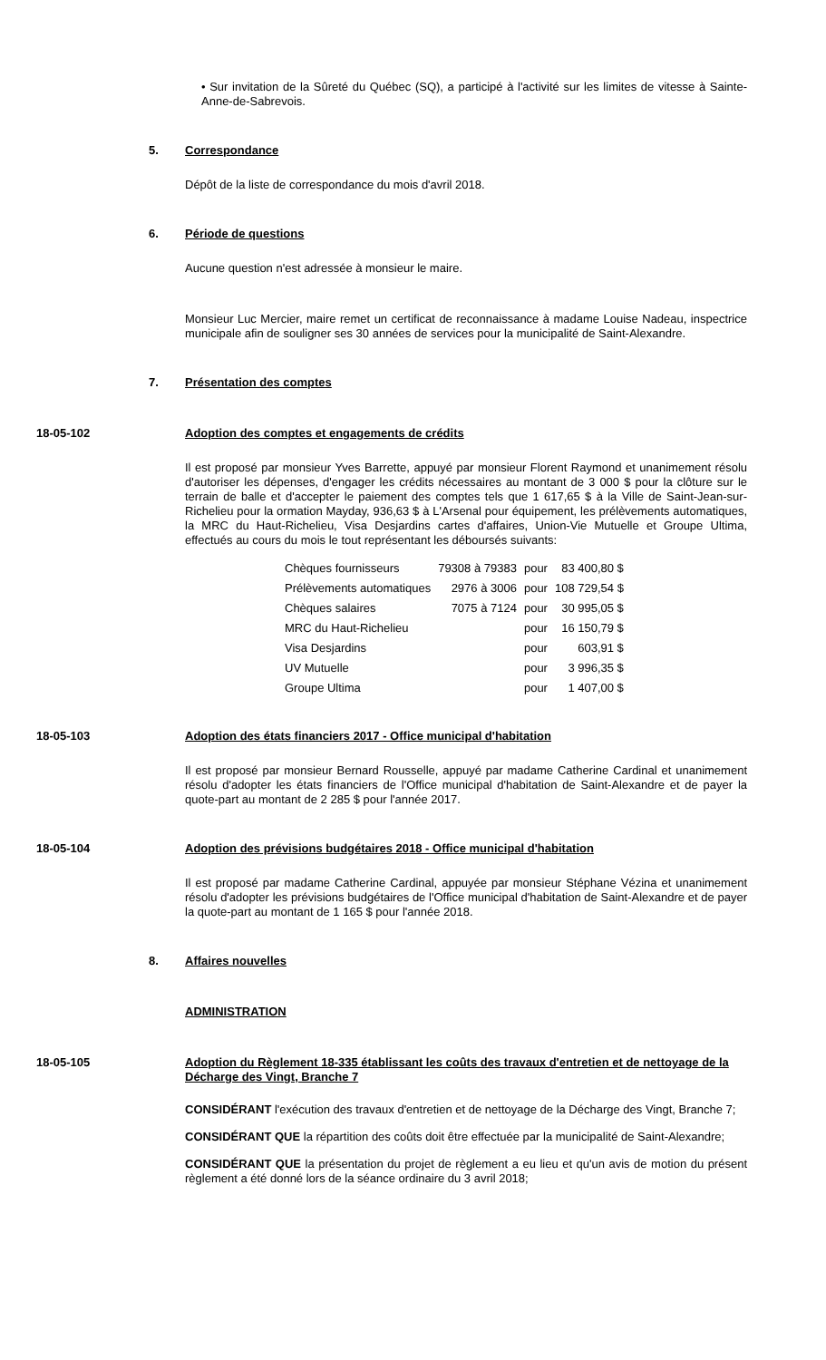• Sur invitation de la Sûreté du Québec (SQ), a participé à l'activité sur les limites de vitesse à Sainte-Anne-de-Sabrevois.
5. Correspondance
Dépôt de la liste de correspondance du mois d'avril 2018.
6. Période de questions
Aucune question n'est adressée à monsieur le maire.
Monsieur Luc Mercier, maire remet un certificat de reconnaissance à madame Louise Nadeau, inspectrice municipale afin de souligner ses 30 années de services pour la municipalité de Saint-Alexandre.
7. Présentation des comptes
18-05-102 Adoption des comptes et engagements de crédits
Il est proposé par monsieur Yves Barrette, appuyé par monsieur Florent Raymond et unanimement résolu d'autoriser les dépenses, d'engager les crédits nécessaires au montant de 3 000 $ pour la clôture sur le terrain de balle et d'accepter le paiement des comptes tels que 1 617,65 $ à la Ville de Saint-Jean-sur-Richelieu pour la ormation Mayday, 936,63 $ à L'Arsenal pour équipement, les prélèvements automatiques, la MRC du Haut-Richelieu, Visa Desjardins cartes d'affaires, Union-Vie Mutuelle et Groupe Ultima, effectués au cours du mois le tout représentant les déboursés suivants:
| Chèques fournisseurs | 79308 à 79383 | pour | 83 400,80 $ |
| Prélèvements automatiques | 2976 à 3006 | pour | 108 729,54 $ |
| Chèques salaires | 7075 à 7124 | pour | 30 995,05 $ |
| MRC du Haut-Richelieu | | pour | 16 150,79 $ |
| Visa Desjardins | | pour | 603,91 $ |
| UV Mutuelle | | pour | 3 996,35 $ |
| Groupe Ultima | | pour | 1 407,00 $ |
18-05-103 Adoption des états financiers 2017 - Office municipal d'habitation
Il est proposé par monsieur Bernard Rousselle, appuyé par madame Catherine Cardinal et unanimement résolu d'adopter les états financiers de l'Office municipal d'habitation de Saint-Alexandre et de payer la quote-part au montant de 2 285 $ pour l'année 2017.
18-05-104 Adoption des prévisions budgétaires 2018 - Office municipal d'habitation
Il est proposé par madame Catherine Cardinal, appuyée par monsieur Stéphane Vézina et unanimement résolu d'adopter les prévisions budgétaires de l'Office municipal d'habitation de Saint-Alexandre et de payer la quote-part au montant de 1 165 $ pour l'année 2018.
8. Affaires nouvelles
ADMINISTRATION
18-05-105 Adoption du Règlement 18-335 établissant les coûts des travaux d'entretien et de nettoyage de la Décharge des Vingt, Branche 7
CONSIDÉRANT l'exécution des travaux d'entretien et de nettoyage de la Décharge des Vingt, Branche 7;
CONSIDÉRANT QUE la répartition des coûts doit être effectuée par la municipalité de Saint-Alexandre;
CONSIDÉRANT QUE la présentation du projet de règlement a eu lieu et qu'un avis de motion du présent règlement a été donné lors de la séance ordinaire du 3 avril 2018;